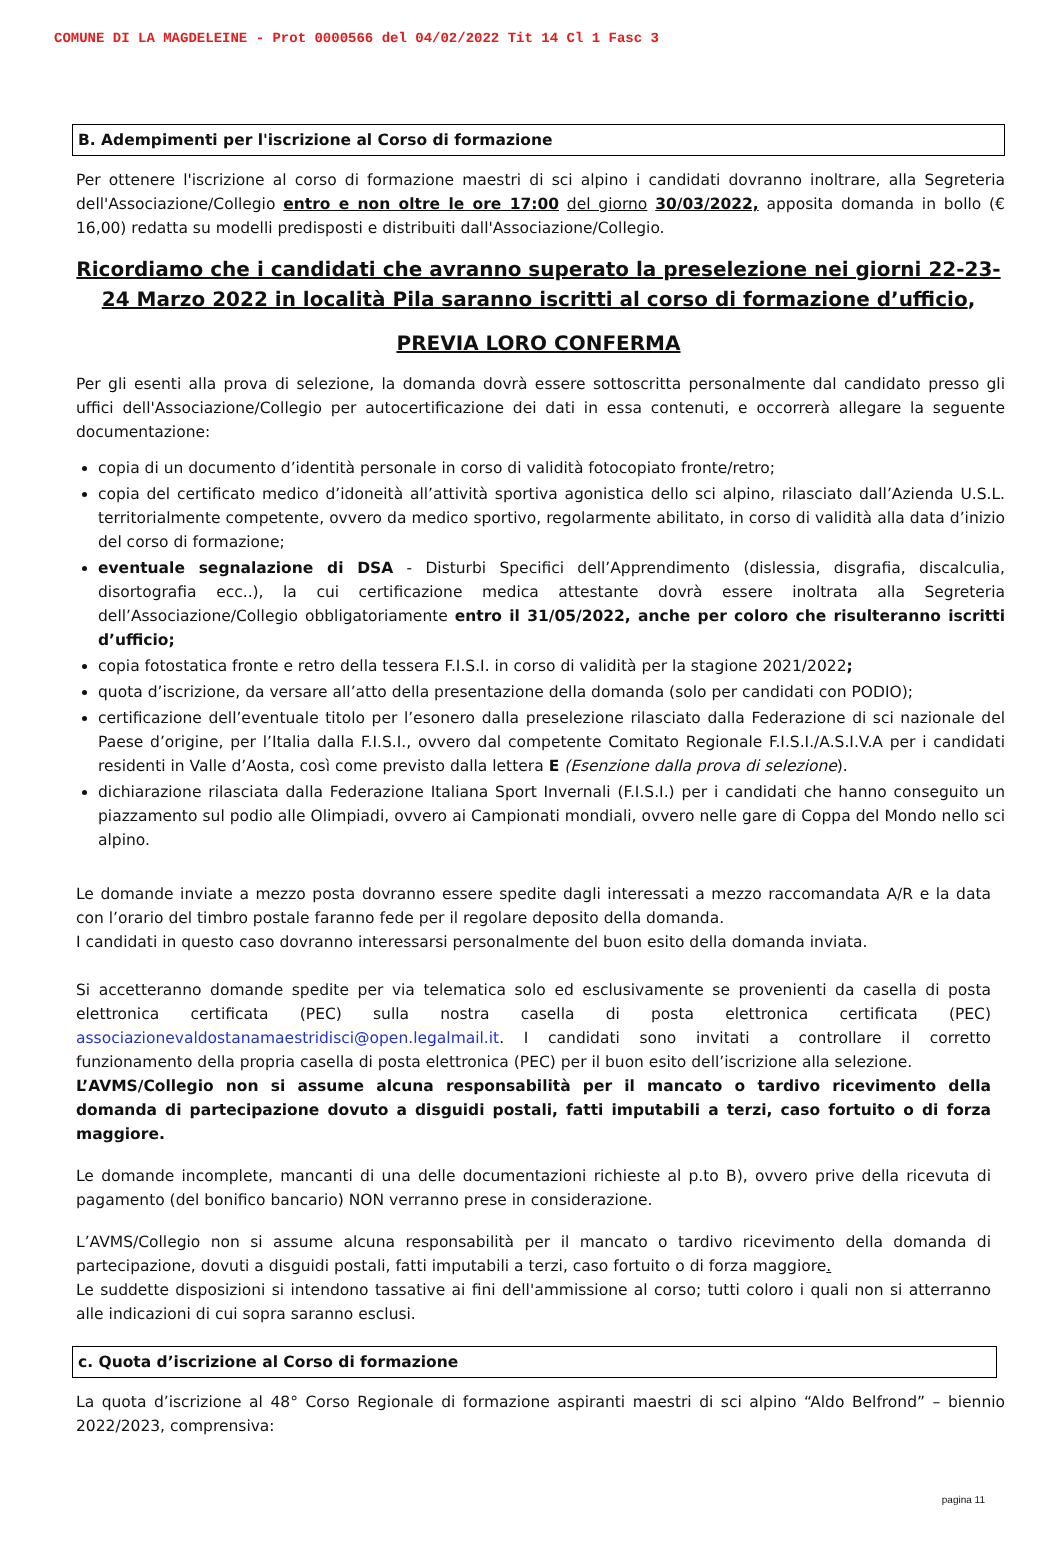COMUNE DI LA MAGDELEINE - Prot 0000566 del 04/02/2022 Tit 14 Cl 1 Fasc 3
B. Adempimenti per l'iscrizione al Corso di formazione
Per ottenere l'iscrizione al corso di formazione maestri di sci alpino i candidati dovranno inoltrare, alla Segreteria dell'Associazione/Collegio entro e non oltre le ore 17:00 del giorno 30/03/2022, apposita domanda in bollo (€ 16,00) redatta su modelli predisposti e distribuiti dall'Associazione/Collegio.
Ricordiamo che i candidati che avranno superato la preselezione nei giorni 22-23-24 Marzo 2022 in località Pila saranno iscritti al corso di formazione d’ufficio,
PREVIA LORO CONFERMA
Per gli esenti alla prova di selezione, la domanda dovrà essere sottoscritta personalmente dal candidato presso gli uffici dell'Associazione/Collegio per autocertificazione dei dati in essa contenuti, e occorrerà allegare la seguente documentazione:
copia di un documento d’identità personale in corso di validità fotocopiato fronte/retro;
copia del certificato medico d’idoneità all’attività sportiva agonistica dello sci alpino, rilasciato dall’Azienda U.S.L. territorialmente competente, ovvero da medico sportivo, regolarmente abilitato, in corso di validità alla data d’inizio del corso di formazione;
eventuale segnalazione di DSA - Disturbi Specifici dell’Apprendimento (dislessia, disgrafia, discalculia, disortografia ecc..), la cui certificazione medica attestante dovrà essere inoltrata alla Segreteria dell’Associazione/Collegio obbligatoriamente entro il 31/05/2022, anche per coloro che risulteranno iscritti d’ufficio;
copia fotostatica fronte e retro della tessera F.I.S.I. in corso di validità per la stagione 2021/2022;
quota d’iscrizione, da versare all’atto della presentazione della domanda (solo per candidati con PODIO);
certificazione dell’eventuale titolo per l’esonero dalla preselezione rilasciato dalla Federazione di sci nazionale del Paese d’origine, per l’Italia dalla F.I.S.I., ovvero dal competente Comitato Regionale F.I.S.I./A.S.I.V.A per i candidati residenti in Valle d’Aosta, così come previsto dalla lettera E (Esenzione dalla prova di selezione).
dichiarazione rilasciata dalla Federazione Italiana Sport Invernali (F.I.S.I.) per i candidati che hanno conseguito un piazzamento sul podio alle Olimpiadi, ovvero ai Campionati mondiali, ovvero nelle gare di Coppa del Mondo nello sci alpino.
Le domande inviate a mezzo posta dovranno essere spedite dagli interessati a mezzo raccomandata A/R e la data con l’orario del timbro postale faranno fede per il regolare deposito della domanda.
I candidati in questo caso dovranno interessarsi personalmente del buon esito della domanda inviata.
Si accetteranno domande spedite per via telematica solo ed esclusivamente se provenienti da casella di posta elettronica certificata (PEC) sulla nostra casella di posta elettronica certificata (PEC) associazionevaldostanamaestridisci@open.legalmail.it. I candidati sono invitati a controllare il corretto funzionamento della propria casella di posta elettronica (PEC) per il buon esito dell’iscrizione alla selezione.
L’AVMS/Collegio non si assume alcuna responsabilità per il mancato o tardivo ricevimento della domanda di partecipazione dovuto a disguidi postali, fatti imputabili a terzi, caso fortuito o di forza maggiore.
Le domande incomplete, mancanti di una delle documentazioni richieste al p.to B), ovvero prive della ricevuta di pagamento (del bonifico bancario) NON verranno prese in considerazione.
L’AVMS/Collegio non si assume alcuna responsabilità per il mancato o tardivo ricevimento della domanda di partecipazione, dovuti a disguidi postali, fatti imputabili a terzi, caso fortuito o di forza maggiore.
Le suddette disposizioni si intendono tassative ai fini dell'ammissione al corso; tutti coloro i quali non si atterranno alle indicazioni di cui sopra saranno esclusi.
c. Quota d’iscrizione al Corso di formazione
La quota d’iscrizione al 48° Corso Regionale di formazione aspiranti maestri di sci alpino “Aldo Belfrond” – biennio 2022/2023, comprensiva:
pagina 11